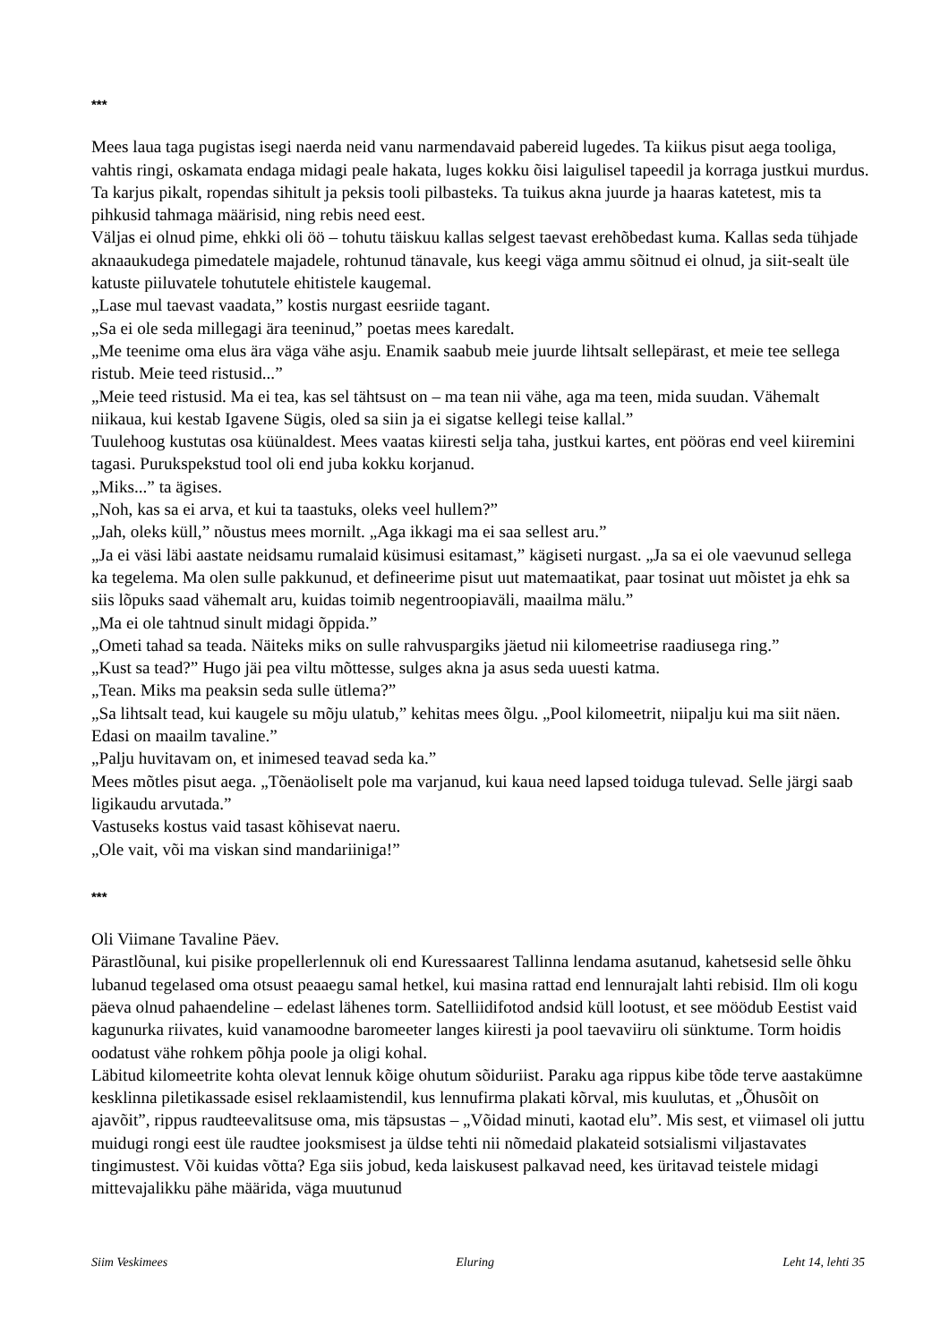***
Mees laua taga pugistas isegi naerda neid vanu narmendavaid pabereid lugedes. Ta kiikus pisut aega tooliga, vahtis ringi, oskamata endaga midagi peale hakata, luges kokku õisi laigulisel tapeedil ja korraga justkui murdus. Ta karjus pikalt, ropendas sihitult ja peksis tooli pilbasteks. Ta tuikus akna juurde ja haaras katetest, mis ta pihkusid tahmaga määrisid, ning rebis need eest.
Väljas ei olnud pime, ehkki oli öö – tohutu täiskuu kallas selgest taevast erehõbedast kuma. Kallas seda tühjade aknaaukudega pimedatele majadele, rohtunud tänavale, kus keegi väga ammu sõitnud ei olnud, ja siit-sealt üle katuste piiluvatele tohututele ehitistele kaugemal.
„Lase mul taevast vaadata,” kostis nurgast eesriide tagant.
„Sa ei ole seda millegagi ära teeninud,” poetas mees karedalt.
„Me teenime oma elus ära väga vähe asju. Enamik saabub meie juurde lihtsalt sellepärast, et meie tee sellega ristub. Meie teed ristusid...”
„Meie teed ristusid. Ma ei tea, kas sel tähtsust on – ma tean nii vähe, aga ma teen, mida suudan. Vähemalt niikaua, kui kestab Igavene Sügis, oled sa siin ja ei sigatse kellegi teise kallal.”
Tuulehoog kustutas osa küünaldest. Mees vaatas kiiresti selja taha, justkui kartes, ent pööras end veel kiiremini tagasi. Purukspekstud tool oli end juba kokku korjanud.
„Miks...” ta ägises.
„Noh, kas sa ei arva, et kui ta taastuks, oleks veel hullem?”
„Jah, oleks küll,” nõustus mees mornilt. „Aga ikkagi ma ei saa sellest aru.”
„Ja ei väsi läbi aastate neidsamu rumalaid küsimusi esitamast,” kägiseti nurgast. „Ja sa ei ole vaevunud sellega ka tegelema. Ma olen sulle pakkunud, et defineerime pisut uut matemaatikat, paar tosinat uut mõistet ja ehk sa siis lõpuks saad vähemalt aru, kuidas toimib negentroopiaväli, maailma mälu.”
„Ma ei ole tahtnud sinult midagi õppida.”
„Ometi tahad sa teada. Näiteks miks on sulle rahvuspargiks jäetud nii kilomeetrise raadiusega ring.”
„Kust sa tead?” Hugo jäi pea viltu mõttesse, sulges akna ja asus seda uuesti katma.
„Tean. Miks ma peaksin seda sulle ütlema?”
„Sa lihtsalt tead, kui kaugele su mõju ulatub,” kehitas mees õlgu. „Pool kilomeetrit, niipalju kui ma siit näen. Edasi on maailm tavaline.”
„Palju huvitavam on, et inimesed teavad seda ka.”
Mees mõtles pisut aega. „Tõenäoliselt pole ma varjanud, kui kaua need lapsed toiduga tulevad. Selle järgi saab ligikaudu arvutada.”
Vastuseks kostus vaid tasast kõhisevat naeru.
„Ole vait, või ma viskan sind mandariiniga!”
***
Oli Viimane Tavaline Päev.
Pärastlõunal, kui pisike propellerlennuk oli end Kuressaarest Tallinna lendama asutanud, kahetsesid selle õhku lubanud tegelased oma otsust peaaegu samal hetkel, kui masina rattad end lennurajalt lahti rebisid. Ilm oli kogu päeva olnud pahaendeline – edelast lähenes torm. Satelliidifotod andsid küll lootust, et see möödub Eestist vaid kagunurka riivates, kuid vanamoodne baromeeter langes kiiresti ja pool taevaviiru oli sünktume. Torm hoidis oodatust vähe rohkem põhja poole ja oligi kohal.
Läbitud kilomeetrite kohta olevat lennuk kõige ohutum sõiduriist. Paraku aga rippus kibe tõde terve aastakümne kesklinna piletikassade esisel reklaamistendil, kus lennufirma plakati kõrval, mis kuulutas, et „Õhusõit on ajavõit”, rippus raudteevalitsuse oma, mis täpsustas – „Võidad minuti, kaotad elu”. Mis sest, et viimasel oli juttu muidugi rongi eest üle raudtee jooksmisest ja üldse tehti nii nõmedaid plakateid sotsialismi viljastavates tingimustest. Või kuidas võtta? Ega siis jobud, keda laiskusest palkavad need, kes üritavad teistele midagi mittevajalikku pähe määrida, väga muutunud
Siim Veskimees Eluring Leht 14, lehti 35